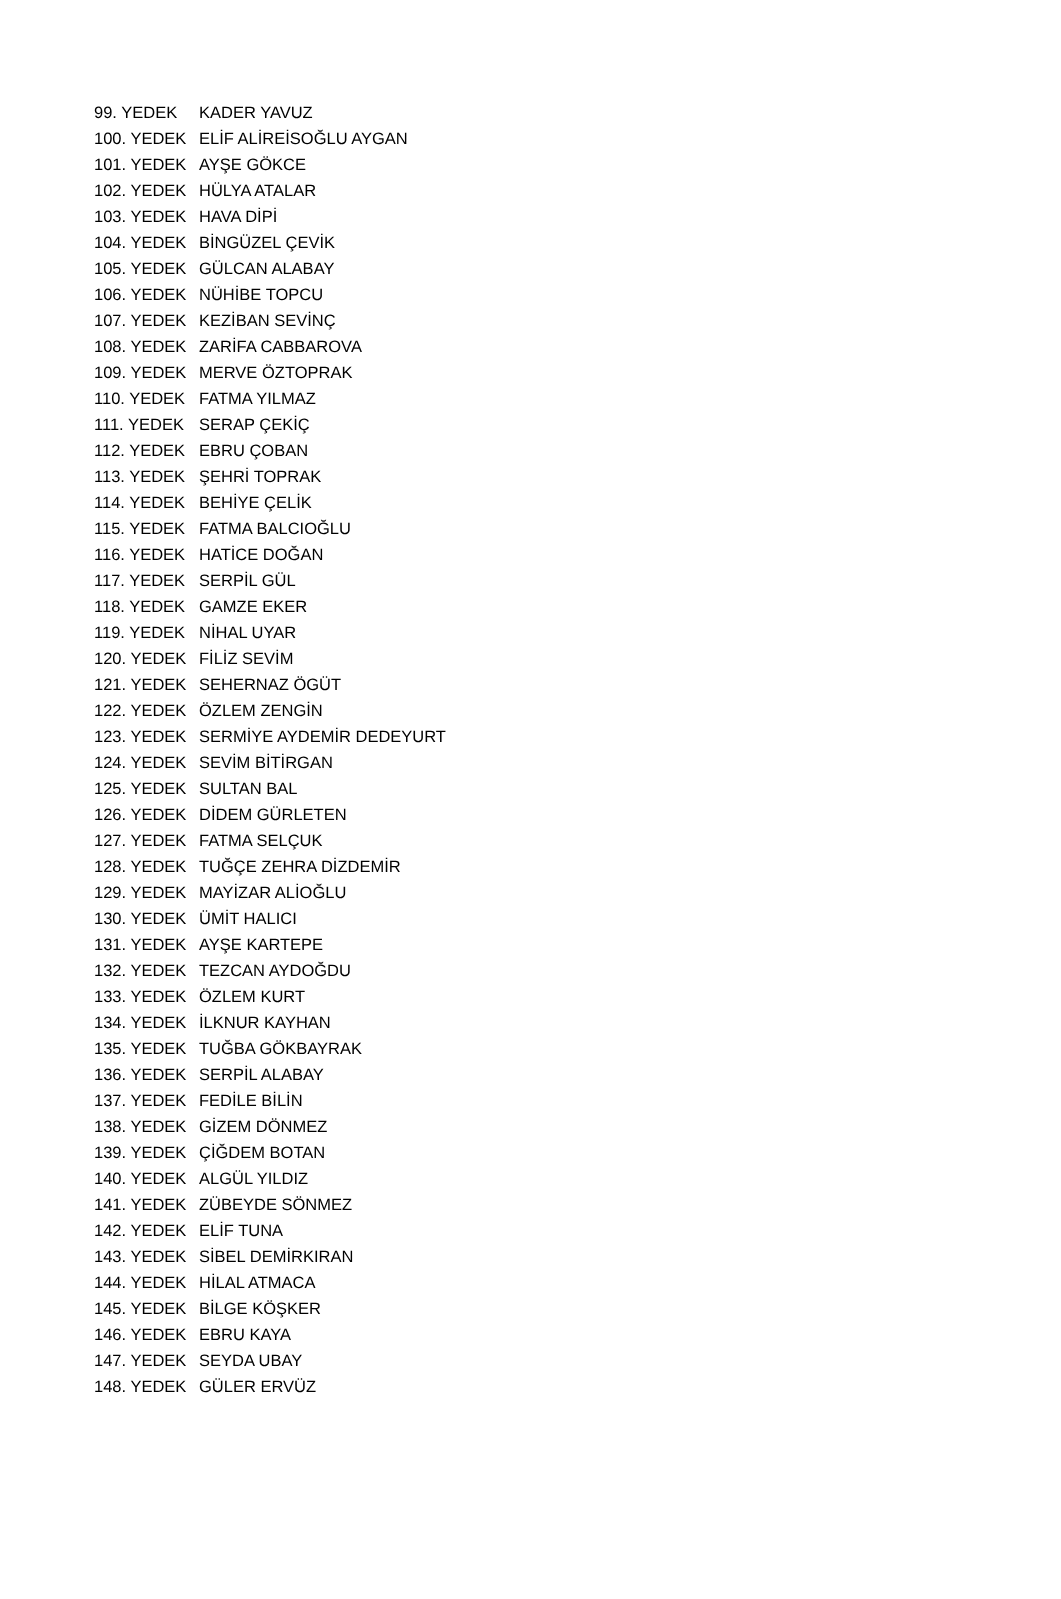| 99. YEDEK | KADER YAVUZ |
| 100. YEDEK | ELİF ALİREİSOĞLU AYGAN |
| 101. YEDEK | AYŞE GÖKCE |
| 102. YEDEK | HÜLYA ATALAR |
| 103. YEDEK | HAVA DİPİ |
| 104. YEDEK | BİNGÜZEL ÇEVİK |
| 105. YEDEK | GÜLCAN ALABAY |
| 106. YEDEK | NÜHİBE TOPCU |
| 107. YEDEK | KEZİBAN SEVİNÇ |
| 108. YEDEK | ZARİFA CABBAROVA |
| 109. YEDEK | MERVE ÖZTOPRAK |
| 110. YEDEK | FATMA YILMAZ |
| 111. YEDEK | SERAP ÇEKİÇ |
| 112. YEDEK | EBRU ÇOBAN |
| 113. YEDEK | ŞEHRİ TOPRAK |
| 114. YEDEK | BEHİYE ÇELİK |
| 115. YEDEK | FATMA BALCIOĞLU |
| 116. YEDEK | HATİCE DOĞAN |
| 117. YEDEK | SERPİL GÜL |
| 118. YEDEK | GAMZE EKER |
| 119. YEDEK | NİHAL UYAR |
| 120. YEDEK | FİLİZ SEVİM |
| 121. YEDEK | SEHERNAZ ÖGÜT |
| 122. YEDEK | ÖZLEM ZENGİN |
| 123. YEDEK | SERMİYE AYDEMİR DEDEYURT |
| 124. YEDEK | SEVİM BİTİRGAN |
| 125. YEDEK | SULTAN BAL |
| 126. YEDEK | DİDEM GÜRLETEN |
| 127. YEDEK | FATMA SELÇUK |
| 128. YEDEK | TUĞÇE ZEHRA DİZDEMİR |
| 129. YEDEK | MAYİZAR ALİOĞLU |
| 130. YEDEK | ÜMİT HALICI |
| 131. YEDEK | AYŞE KARTEPE |
| 132. YEDEK | TEZCAN AYDOĞDU |
| 133. YEDEK | ÖZLEM KURT |
| 134. YEDEK | İLKNUR KAYHAN |
| 135. YEDEK | TUĞBA GÖKBAYRAK |
| 136. YEDEK | SERPİL ALABAY |
| 137. YEDEK | FEDİLE BİLİN |
| 138. YEDEK | GİZEM DÖNMEZ |
| 139. YEDEK | ÇİĞDEM BOTAN |
| 140. YEDEK | ALGÜL YILDIZ |
| 141. YEDEK | ZÜBEYDE SÖNMEZ |
| 142. YEDEK | ELİF TUNA |
| 143. YEDEK | SİBEL DEMİRKIRAN |
| 144. YEDEK | HİLAL ATMACA |
| 145. YEDEK | BİLGE KÖŞKER |
| 146. YEDEK | EBRU KAYA |
| 147. YEDEK | SEYDA UBAY |
| 148. YEDEK | GÜLER ERVÜZ |